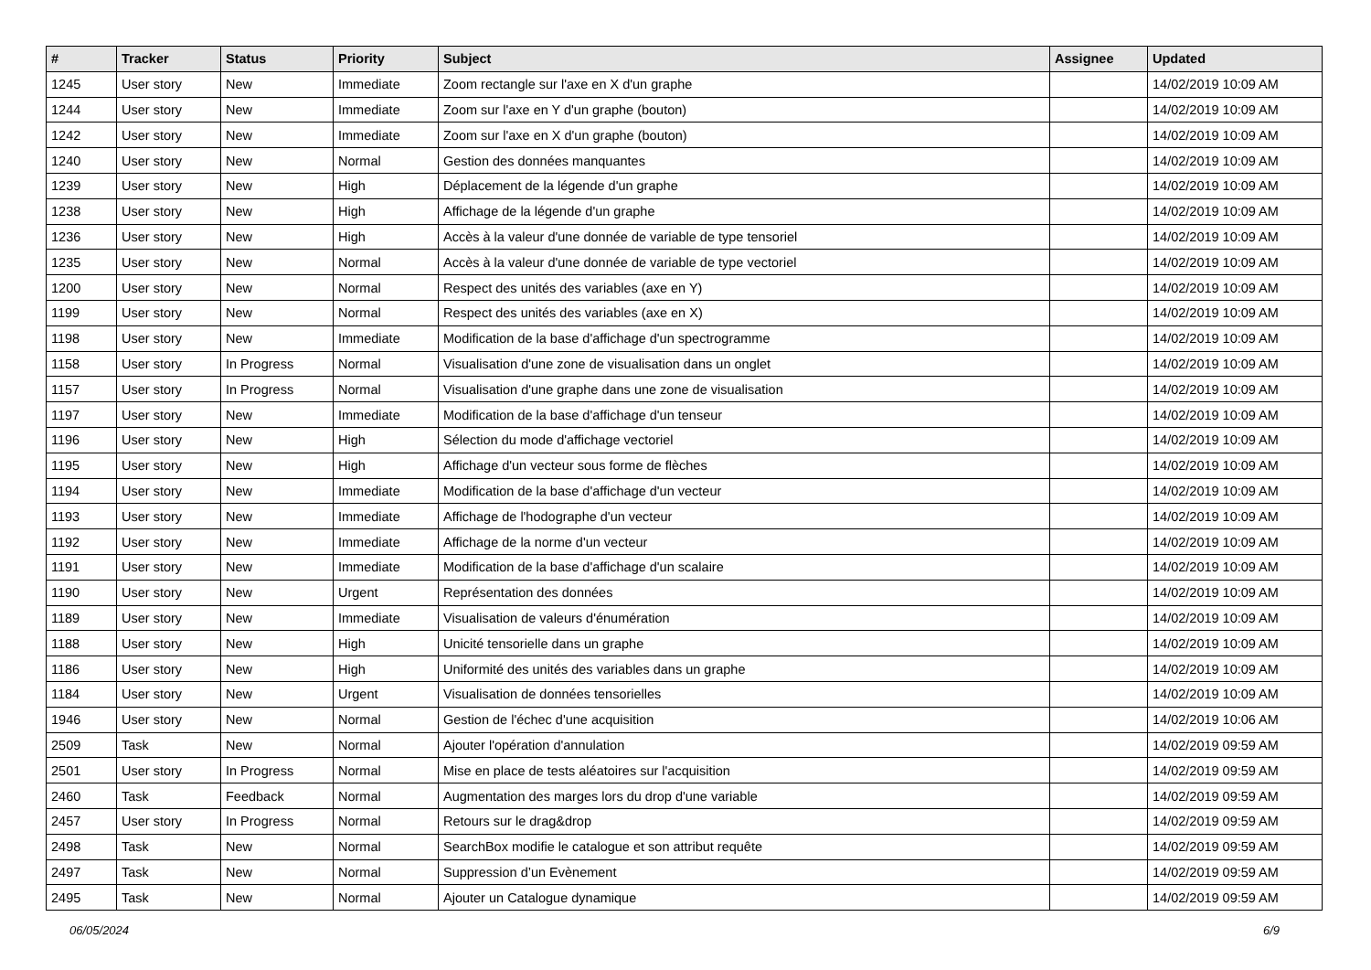| # | Tracker | Status | Priority | Subject | Assignee | Updated |
| --- | --- | --- | --- | --- | --- | --- |
| 1245 | User story | New | Immediate | Zoom rectangle sur l'axe en X d'un graphe | | 14/02/2019 10:09 AM |
| 1244 | User story | New | Immediate | Zoom sur l'axe en Y d'un graphe (bouton) | | 14/02/2019 10:09 AM |
| 1242 | User story | New | Immediate | Zoom sur l'axe en X d'un graphe (bouton) | | 14/02/2019 10:09 AM |
| 1240 | User story | New | Normal | Gestion des données manquantes | | 14/02/2019 10:09 AM |
| 1239 | User story | New | High | Déplacement de la légende d'un graphe | | 14/02/2019 10:09 AM |
| 1238 | User story | New | High | Affichage de la légende d'un graphe | | 14/02/2019 10:09 AM |
| 1236 | User story | New | High | Accès à la valeur d'une donnée de variable de type tensoriel | | 14/02/2019 10:09 AM |
| 1235 | User story | New | Normal | Accès à la valeur d'une donnée de variable de type vectoriel | | 14/02/2019 10:09 AM |
| 1200 | User story | New | Normal | Respect des unités des variables (axe en Y) | | 14/02/2019 10:09 AM |
| 1199 | User story | New | Normal | Respect des unités des variables (axe en X) | | 14/02/2019 10:09 AM |
| 1198 | User story | New | Immediate | Modification de la base d'affichage d'un spectrogramme | | 14/02/2019 10:09 AM |
| 1158 | User story | In Progress | Normal | Visualisation d'une zone de visualisation dans un onglet | | 14/02/2019 10:09 AM |
| 1157 | User story | In Progress | Normal | Visualisation d'une graphe dans une zone de visualisation | | 14/02/2019 10:09 AM |
| 1197 | User story | New | Immediate | Modification de la base d'affichage d'un tenseur | | 14/02/2019 10:09 AM |
| 1196 | User story | New | High | Sélection du mode d'affichage vectoriel | | 14/02/2019 10:09 AM |
| 1195 | User story | New | High | Affichage d'un vecteur sous forme de flèches | | 14/02/2019 10:09 AM |
| 1194 | User story | New | Immediate | Modification de la base d'affichage d'un vecteur | | 14/02/2019 10:09 AM |
| 1193 | User story | New | Immediate | Affichage de l'hodographe d'un vecteur | | 14/02/2019 10:09 AM |
| 1192 | User story | New | Immediate | Affichage de la norme d'un vecteur | | 14/02/2019 10:09 AM |
| 1191 | User story | New | Immediate | Modification de la base d'affichage d'un scalaire | | 14/02/2019 10:09 AM |
| 1190 | User story | New | Urgent | Représentation des données | | 14/02/2019 10:09 AM |
| 1189 | User story | New | Immediate | Visualisation de valeurs d'énumération | | 14/02/2019 10:09 AM |
| 1188 | User story | New | High | Unicité tensorielle dans un graphe | | 14/02/2019 10:09 AM |
| 1186 | User story | New | High | Uniformité des unités des variables dans un graphe | | 14/02/2019 10:09 AM |
| 1184 | User story | New | Urgent | Visualisation de données tensorielles | | 14/02/2019 10:09 AM |
| 1946 | User story | New | Normal | Gestion de l'échec d'une acquisition | | 14/02/2019 10:06 AM |
| 2509 | Task | New | Normal | Ajouter l'opération d'annulation | | 14/02/2019 09:59 AM |
| 2501 | User story | In Progress | Normal | Mise en place de tests aléatoires sur l'acquisition | | 14/02/2019 09:59 AM |
| 2460 | Task | Feedback | Normal | Augmentation des marges lors du drop d'une variable | | 14/02/2019 09:59 AM |
| 2457 | User story | In Progress | Normal | Retours sur le drag&drop | | 14/02/2019 09:59 AM |
| 2498 | Task | New | Normal | SearchBox modifie le catalogue et son attribut requête | | 14/02/2019 09:59 AM |
| 2497 | Task | New | Normal | Suppression d’un Evènement | | 14/02/2019 09:59 AM |
| 2495 | Task | New | Normal | Ajouter un Catalogue dynamique | | 14/02/2019 09:59 AM |
06/05/2024 6/9